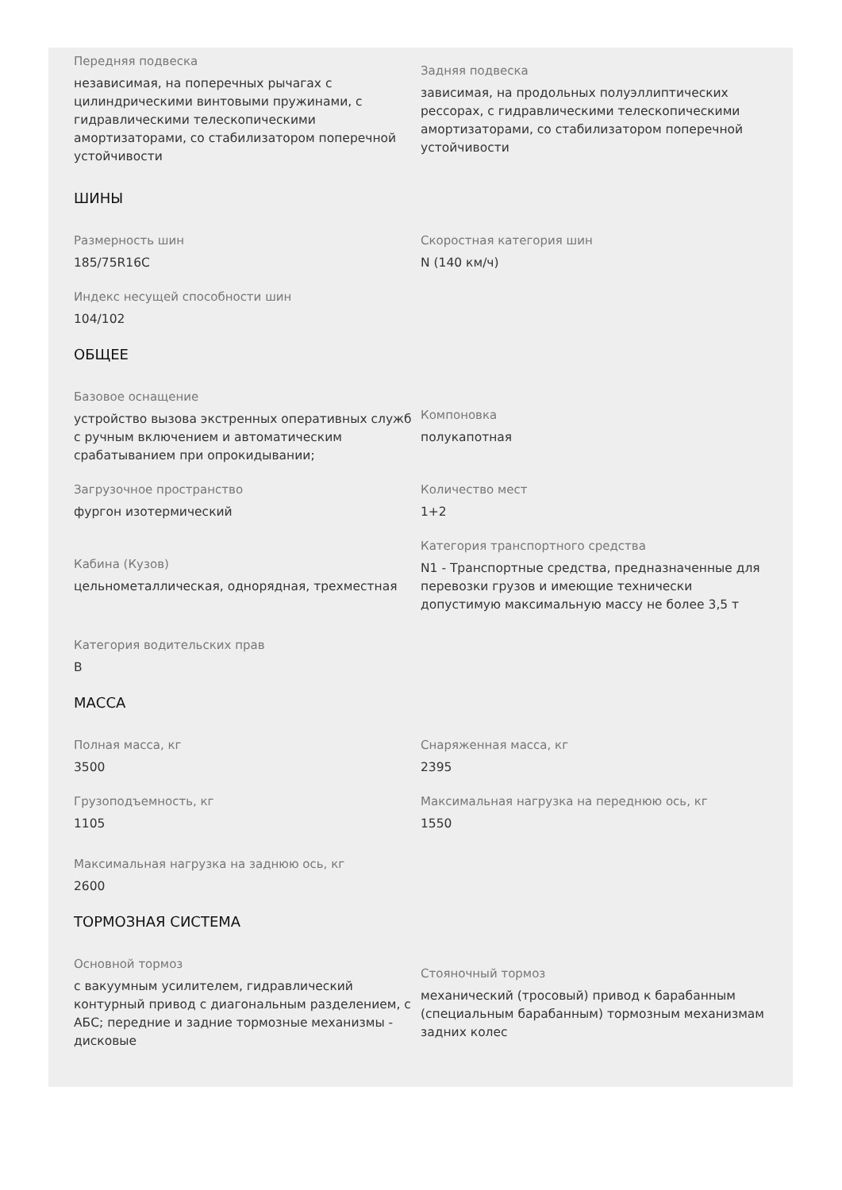Передняя подвеска
независимая, на поперечных рычагах с цилиндрическими винтовыми пружинами, с гидравлическими телескопическими амортизаторами, со стабилизатором поперечной устойчивости
Задняя подвеска
зависимая, на продольных полуэллиптических рессорах, с гидравлическими телескопическими амортизаторами, со стабилизатором поперечной устойчивости
ШИНЫ
Размерность шин
185/75R16C
Скоростная категория шин
N (140 км/ч)
Индекс несущей способности шин
104/102
ОБЩЕЕ
Базовое оснащение
устройство вызова экстренных оперативных служб с ручным включением и автоматическим срабатыванием при опрокидывании;
Компоновка
полукапотная
Загрузочное пространство
фургон изотермический
Количество мест
1+2
Кабина (Кузов)
цельнометаллическая, однорядная, трехместная
Категория транспортного средства
N1 - Транспортные средства, предназначенные для перевозки грузов и имеющие технически допустимую максимальную массу не более 3,5 т
Категория водительских прав
B
МАССА
Полная масса, кг
3500
Снаряженная масса, кг
2395
Грузоподъемность, кг
1105
Максимальная нагрузка на переднюю ось, кг
1550
Максимальная нагрузка на заднюю ось, кг
2600
ТОРМОЗНАЯ СИСТЕМА
Основной тормоз
с вакуумным усилителем, гидравлический контурный привод с диагональным разделением, с АБС; передние и задние тормозные механизмы - дисковые
Стояночный тормоз
механический (тросовый) привод к барабанным (специальным барабанным) тормозным механизмам задних колес